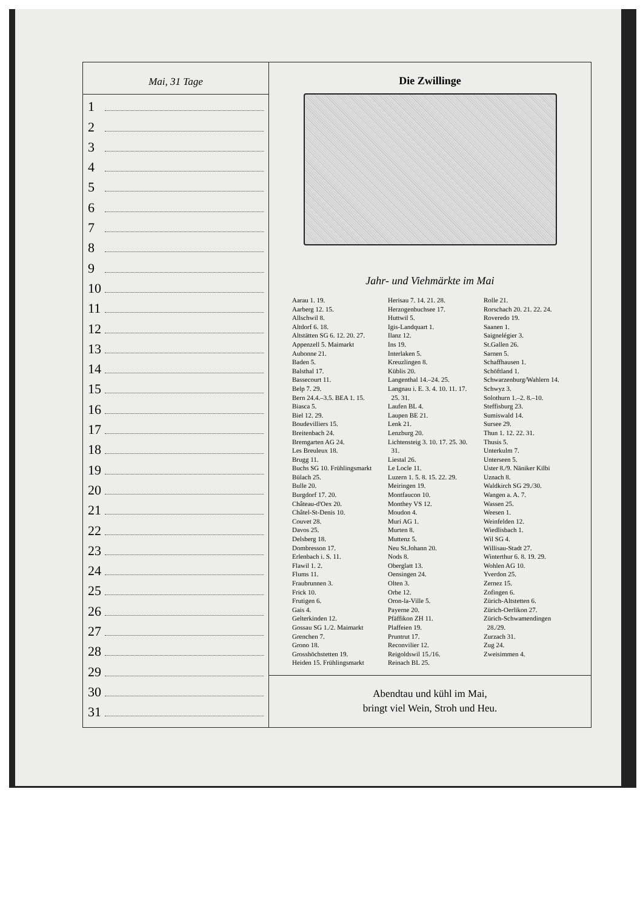Mai, 31 Tage
1
2
3
4
5
6
7
8
9
10
11
12
13
14
15
16
17
18
19
20
21
22
23
24
25
26
27
28
29
30
31
Die Zwillinge
Jahr- und Viehmärkte im Mai
Aarau 1. 19.
Aarberg 12. 15.
Allschwil 8.
Altdorf 6. 18.
Altstätten SG 6. 12. 20. 27.
Appenzell 5. Maimarkt
Aubonne 21.
Baden 5.
Balsthal 17.
Bassecourt 11.
Belp 7. 29.
Bern 24.4.–3.5. BEA 1. 15.
Biasca 5.
Biel 12. 29.
Boudevilliers 15.
Breitenbach 24.
Bremgarten AG 24.
Les Breuleux 18.
Brugg 11.
Buchs SG 10. Frühlingsmarkt
Bülach 25.
Bulle 20.
Burgdorf 17. 20.
Château-d'Oex 20.
Châtel-St-Denis 10.
Couvet 28.
Davos 25.
Delsberg 18.
Dombresson 17.
Erlenbach i. S. 11.
Flawil 1. 2.
Flums 11.
Fraubrunnen 3.
Frick 10.
Frutigen 6.
Gais 4.
Gelterkinden 12.
Gossau SG 1./2. Maimarkt
Grenchen 7.
Grono 18.
Grosshöchstetten 19.
Heiden 15. Frühlingsmarkt
Herisau 7. 14. 21. 28.
Herzogenbuchsee 17.
Huttwil 5.
Igis-Landquart 1.
Ilanz 12.
Ins 19.
Interlaken 5.
Kreuzlingen 8.
Küblis 20.
Langenthal 14.–24. 25.
Langnau i. E. 3. 4. 10. 11. 17.
25. 31.
Laufen BL 4.
Laupen BE 21.
Lenk 21.
Lenzburg 20.
Lichtensteig 3. 10. 17. 25. 30.
31.
Liestal 26.
Le Locle 11.
Luzern 1. 5. 8. 15. 22. 29.
Meiringen 19.
Montfaucon 10.
Monthey VS 12.
Moudon 4.
Muri AG 1.
Murten 8.
Muttenz 5.
Neu St.Johann 20.
Nods 8.
Oberglatt 13.
Oensingen 24.
Olten 3.
Orbe 12.
Oron-la-Ville 5.
Payerne 20.
Pfäffikon ZH 11.
Plaffeien 19.
Pruntrut 17.
Reconvilier 12.
Reigoldswil 15./16.
Reinach BL 25.
Rolle 21.
Rorschach 20. 21. 22. 24.
Roveredo 19.
Saanen 1.
Saignelégier 3.
St.Gallen 26.
Sarnen 5.
Schaffhausen 1.
Schöftland 1.
Schwarzenburg/Wahlern 14.
Schwyz 3.
Solothurn 1.–2. 8.–10.
Steffisburg 23.
Sumiswald 14.
Sursee 29.
Thun 1. 12. 22. 31.
Thusis 5.
Unterkulm 7.
Unterseen 5.
Uster 8./9. Näniker Kilbi
Uznach 8.
Waldkirch SG 29./30.
Wangen a. A. 7.
Wassen 25.
Weesen 1.
Weinfelden 12.
Wiedlisbach 1.
Wil SG 4.
Willisau-Stadt 27.
Winterthur 6. 8. 19. 29.
Wohlen AG 10.
Yverdon 25.
Zernez 15.
Zofingen 6.
Zürich-Altstetten 6.
Zürich-Oerlikon 27.
Zürich-Schwamendingen
28./29.
Zurzach 31.
Zug 24.
Zweisimmen 4.
Abendtau und kühl im Mai,
bringt viel Wein, Stroh und Heu.